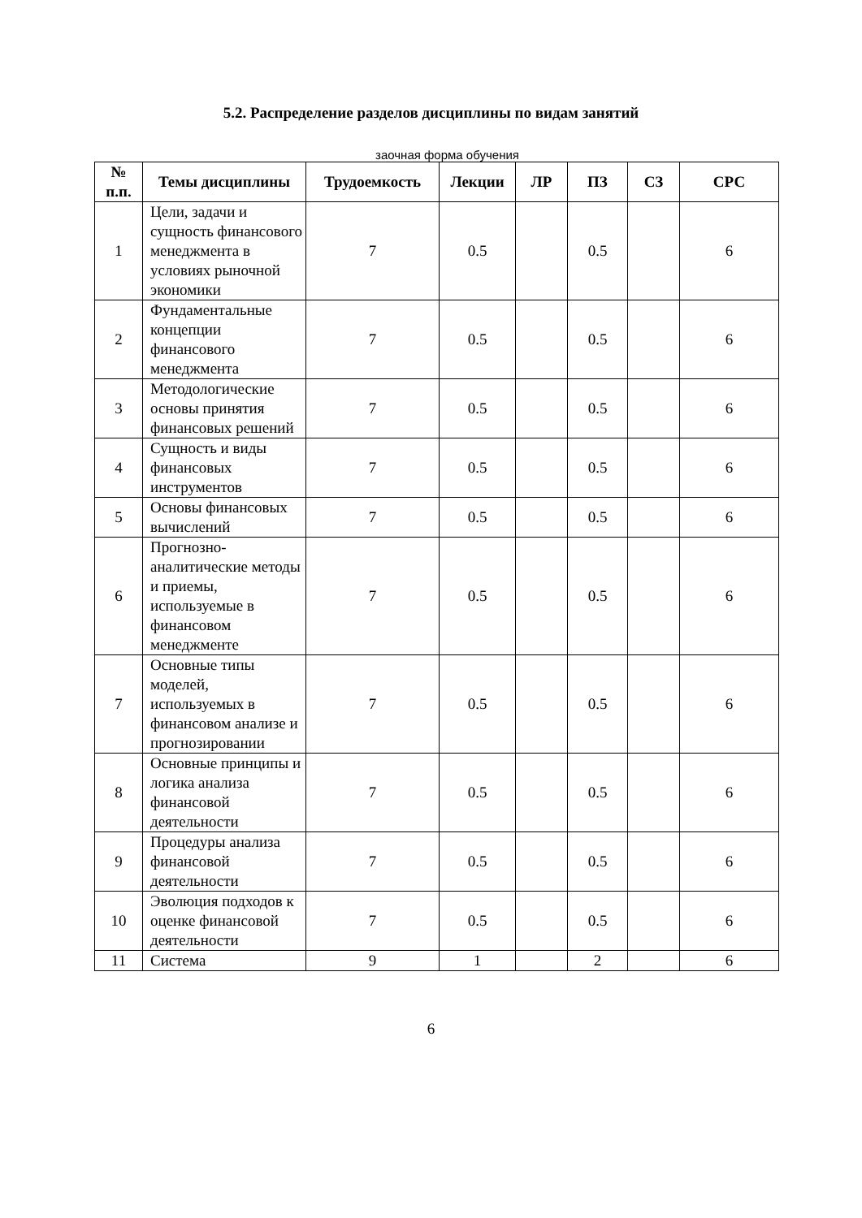5.2. Распределение разделов дисциплины по видам занятий
заочная форма обучения
| № п.п. | Темы дисциплины | Трудоемкость | Лекции | ЛР | ПЗ | СЗ | СРС |
| --- | --- | --- | --- | --- | --- | --- | --- |
| 1 | Цели, задачи и сущность финансового менеджмента в условиях рыночной экономики | 7 | 0.5 | | 0.5 | | 6 |
| 2 | Фундаментальные концепции финансового менеджмента | 7 | 0.5 | | 0.5 | | 6 |
| 3 | Методологические основы принятия финансовых решений | 7 | 0.5 | | 0.5 | | 6 |
| 4 | Сущность и виды финансовых инструментов | 7 | 0.5 | | 0.5 | | 6 |
| 5 | Основы финансовых вычислений | 7 | 0.5 | | 0.5 | | 6 |
| 6 | Прогнозно-аналитические методы и приемы, используемые в финансовом менеджменте | 7 | 0.5 | | 0.5 | | 6 |
| 7 | Основные типы моделей, используемых в финансовом анализе и прогнозировании | 7 | 0.5 | | 0.5 | | 6 |
| 8 | Основные принципы и логика анализа финансовой деятельности | 7 | 0.5 | | 0.5 | | 6 |
| 9 | Процедуры анализа финансовой деятельности | 7 | 0.5 | | 0.5 | | 6 |
| 10 | Эволюция подходов к оценке финансовой деятельности | 7 | 0.5 | | 0.5 | | 6 |
| 11 | Система | 9 | 1 | | 2 | | 6 |
6